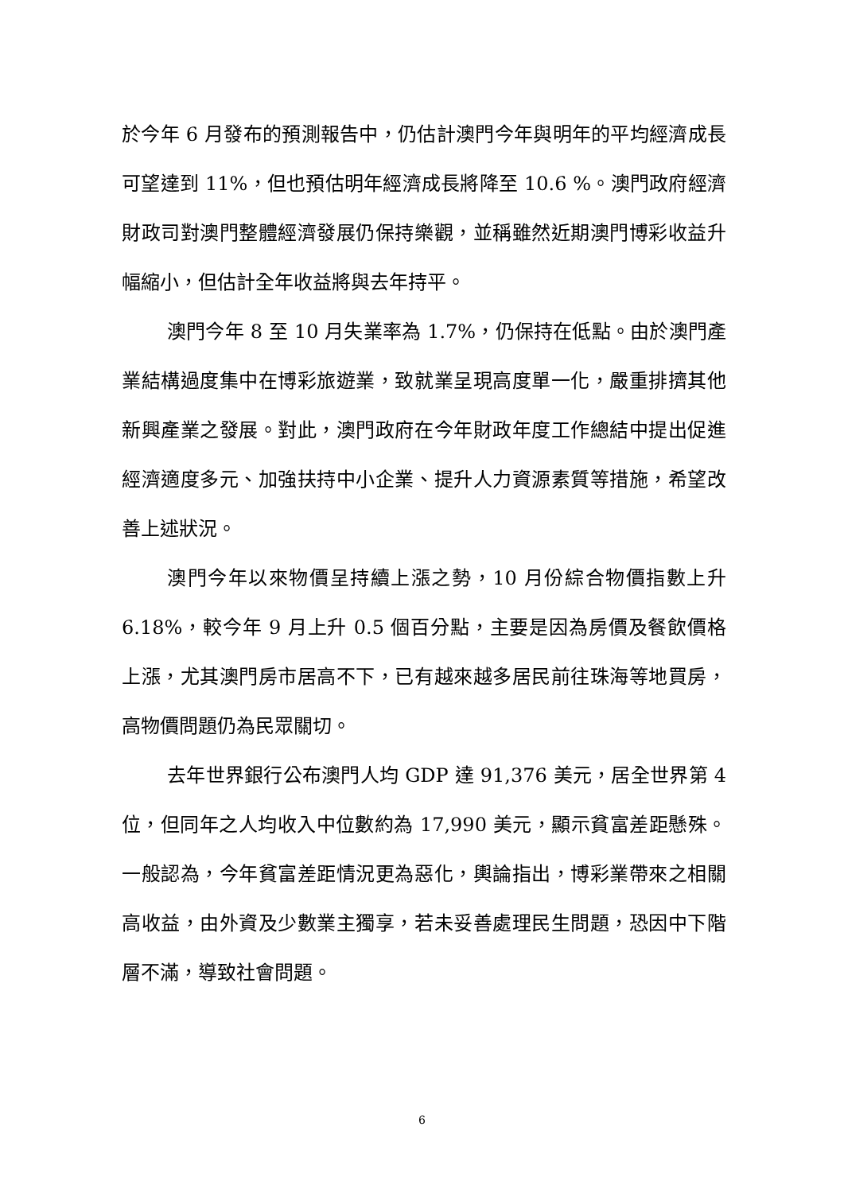於今年 6 月發布的預測報告中，仍估計澳門今年與明年的平均經濟成長可望達到 11%，但也預估明年經濟成長將降至 10.6 %。澳門政府經濟財政司對澳門整體經濟發展仍保持樂觀，並稱雖然近期澳門博彩收益升幅縮小，但估計全年收益將與去年持平。
澳門今年 8 至 10 月失業率為 1.7%，仍保持在低點。由於澳門產業結構過度集中在博彩旅遊業，致就業呈現高度單一化，嚴重排擠其他新興產業之發展。對此，澳門政府在今年財政年度工作總結中提出促進經濟適度多元、加強扶持中小企業、提升人力資源素質等措施，希望改善上述狀況。
澳門今年以來物價呈持續上漲之勢，10 月份綜合物價指數上升 6.18%，較今年 9 月上升 0.5 個百分點，主要是因為房價及餐飲價格上漲，尤其澳門房市居高不下，已有越來越多居民前往珠海等地買房，高物價問題仍為民眾關切。
去年世界銀行公布澳門人均 GDP 達 91,376 美元，居全世界第 4 位，但同年之人均收入中位數約為 17,990 美元，顯示貧富差距懸殊。一般認為，今年貧富差距情況更為惡化，輿論指出，博彩業帶來之相關高收益，由外資及少數業主獨享，若未妥善處理民生問題，恐因中下階層不滿，導致社會問題。
6